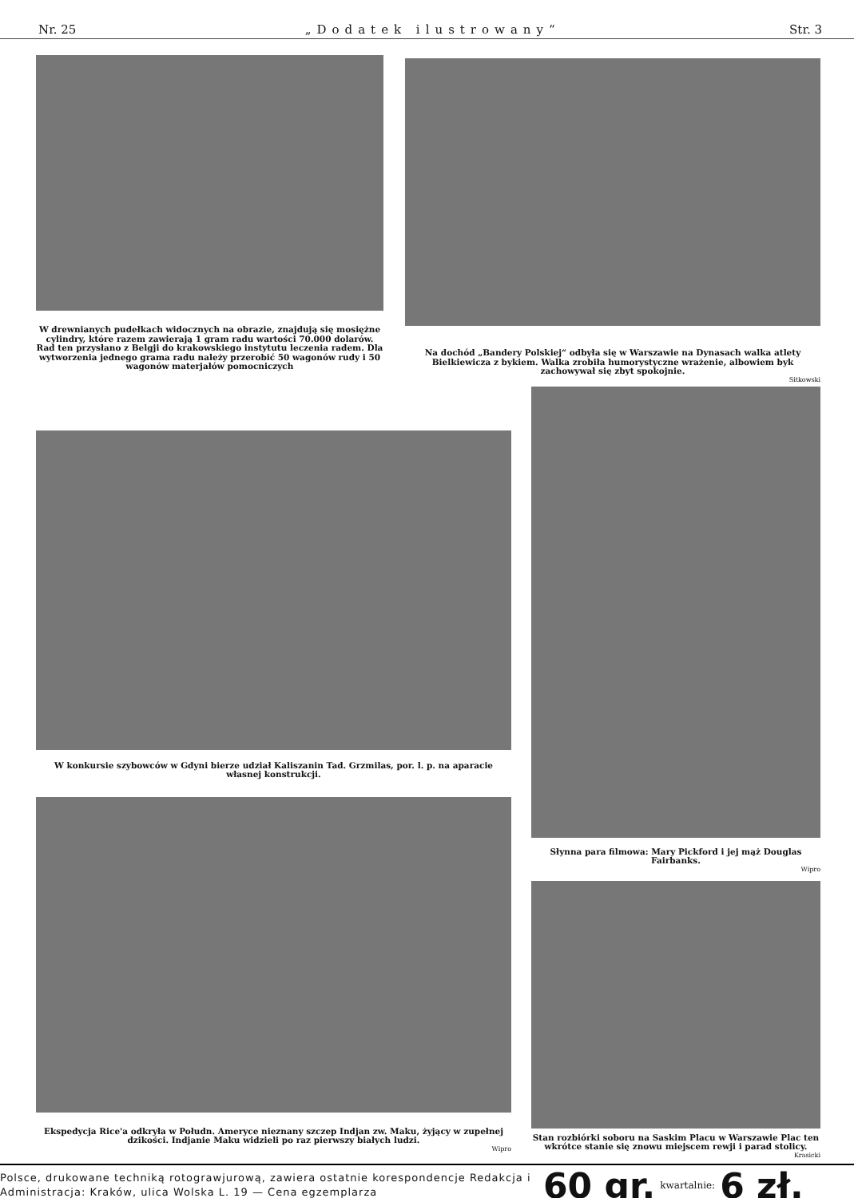Nr. 25 „Dodatek ilustrowany“Str. 3
W drewnianych pudełkach widocznych na obrazie, znajdują się mosiężne cylindry, które razem zawierają 1 gram radu wartości 70.000 dolarów. Rad ten przysłano z Belgji do krakowskiego instytutu leczenia radem. Dla wytworzenia jednego grama radu należy przerobić 50 wagonów rudy i 50 wagonów materjałów pomocniczych
Na dochód „Bandery Polskiej“ odbyła się w Warszawie na Dynasach walka atlety Bielkiewicza z bykiem. Walka zrobiła humorystyczne wrażenie, albowiem byk zachowywał się zbyt spokojnie.
Sitkowski
W konkursie szybowców w Gdyni bierze udział Kaliszanin Tad. Grzmilas, por. l. p. na aparacie własnej konstrukcji.
Ekspedycja Rice'a odkryła w Połudn. Ameryce nieznany szczep Indjan zw. Maku, żyjący w zupełnej dzikości. Indjanie Maku widzieli po raz pierwszy białych ludzi.
Wipro
Słynna para filmowa: Mary Pickford i jej mąż Douglas Fairbanks.
Wipro
Stan rozbiórki soboru na Saskim Placu w Warszawie Plac ten wkrótce stanie się znowu miejscem rewji i parad stolicy.
Krasicki
Polsce, drukowane techniką rotograwjurową, zawiera ostatnie korespondencje Redakcja i Administracja: Kraków, ulica Wolska L. 19 — Cena egzemplarza
60 gr.
kwartalnie:
6 zł.